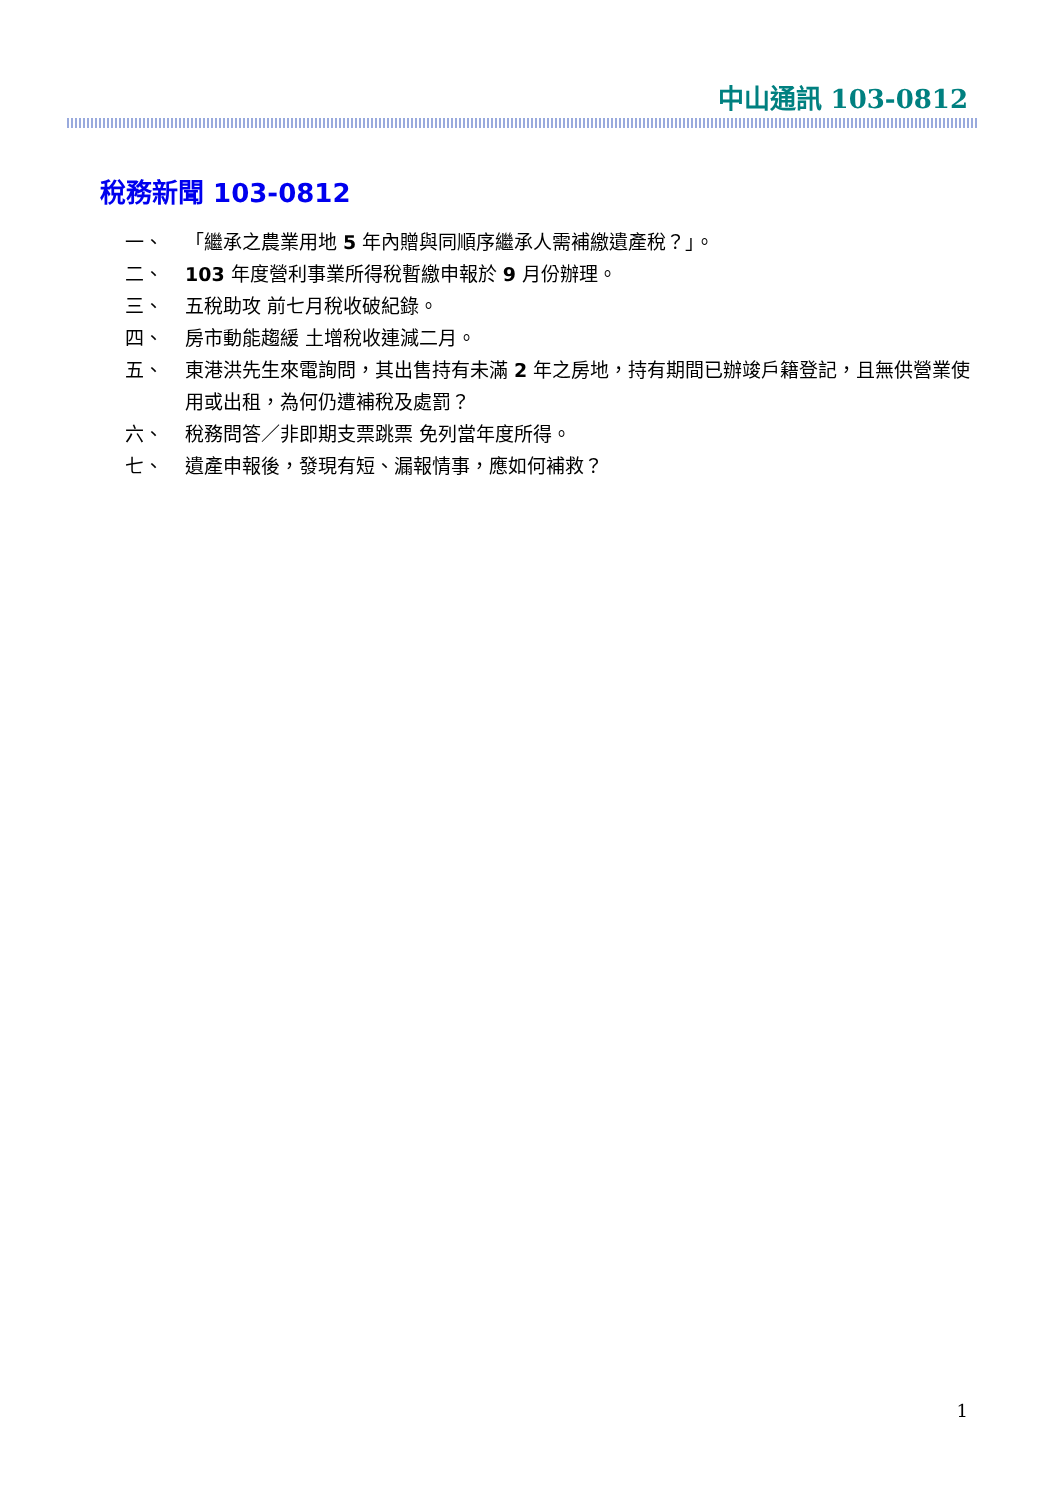中山通訊 103-0812
稅務新聞 103-0812
一、 「繼承之農業用地 5 年內贈與同順序繼承人需補繳遺產稅？」。
二、 103 年度營利事業所得稅暫繳申報於 9 月份辦理。
三、 五稅助攻 前七月稅收破紀錄。
四、 房市動能趨緩 土增稅收連減二月。
五、 東港洪先生來電詢問，其出售持有未滿 2 年之房地，持有期間已辦竣戶籍登記，且無供營業使用或出租，為何仍遭補稅及處罰？
六、 稅務問答／非即期支票跳票 免列當年度所得。
七、 遺產申報後，發現有短、漏報情事，應如何補救？
1